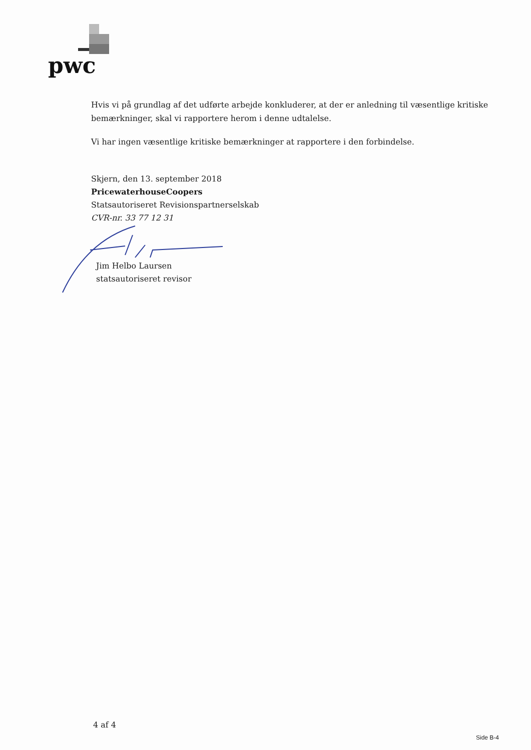pwc
Hvis vi på grundlag af det udførte arbejde konkluderer, at der er anledning til væsentlige kritiske bemærkninger, skal vi rapportere herom i denne udtalelse.
Vi har ingen væsentlige kritiske bemærkninger at rapportere i den forbindelse.
Skjern, den 13. september 2018
PricewaterhouseCoopers
Statsautoriseret Revisionspartnerselskab
CVR-nr. 33 77 12 31
Jim Helbo Laursen
statsautoriseret revisor
4 af 4
Side B-4